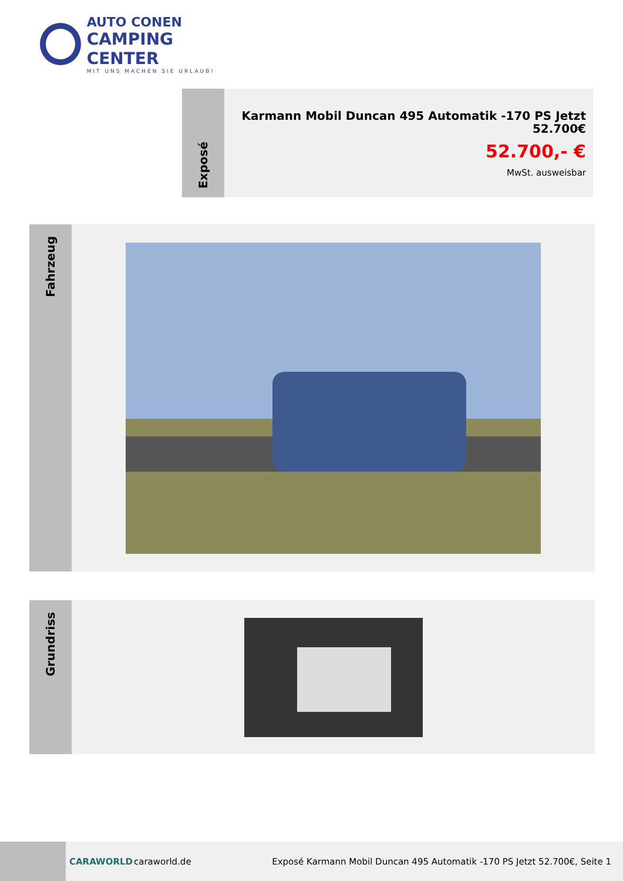AUTO CONEN
CAMPING CENTER
MIT UNS MACHEN SIE URLAUB!
Exposé
Karmann Mobil Duncan 495 Automatik -170 PS Jetzt 52.700€
52.700,- €
MwSt. ausweisbar
Fahrzeug
Grundriss
CARAWORLD caraworld.de
Exposé Karmann Mobil Duncan 495 Automatik -170 PS Jetzt 52.700€, Seite 1